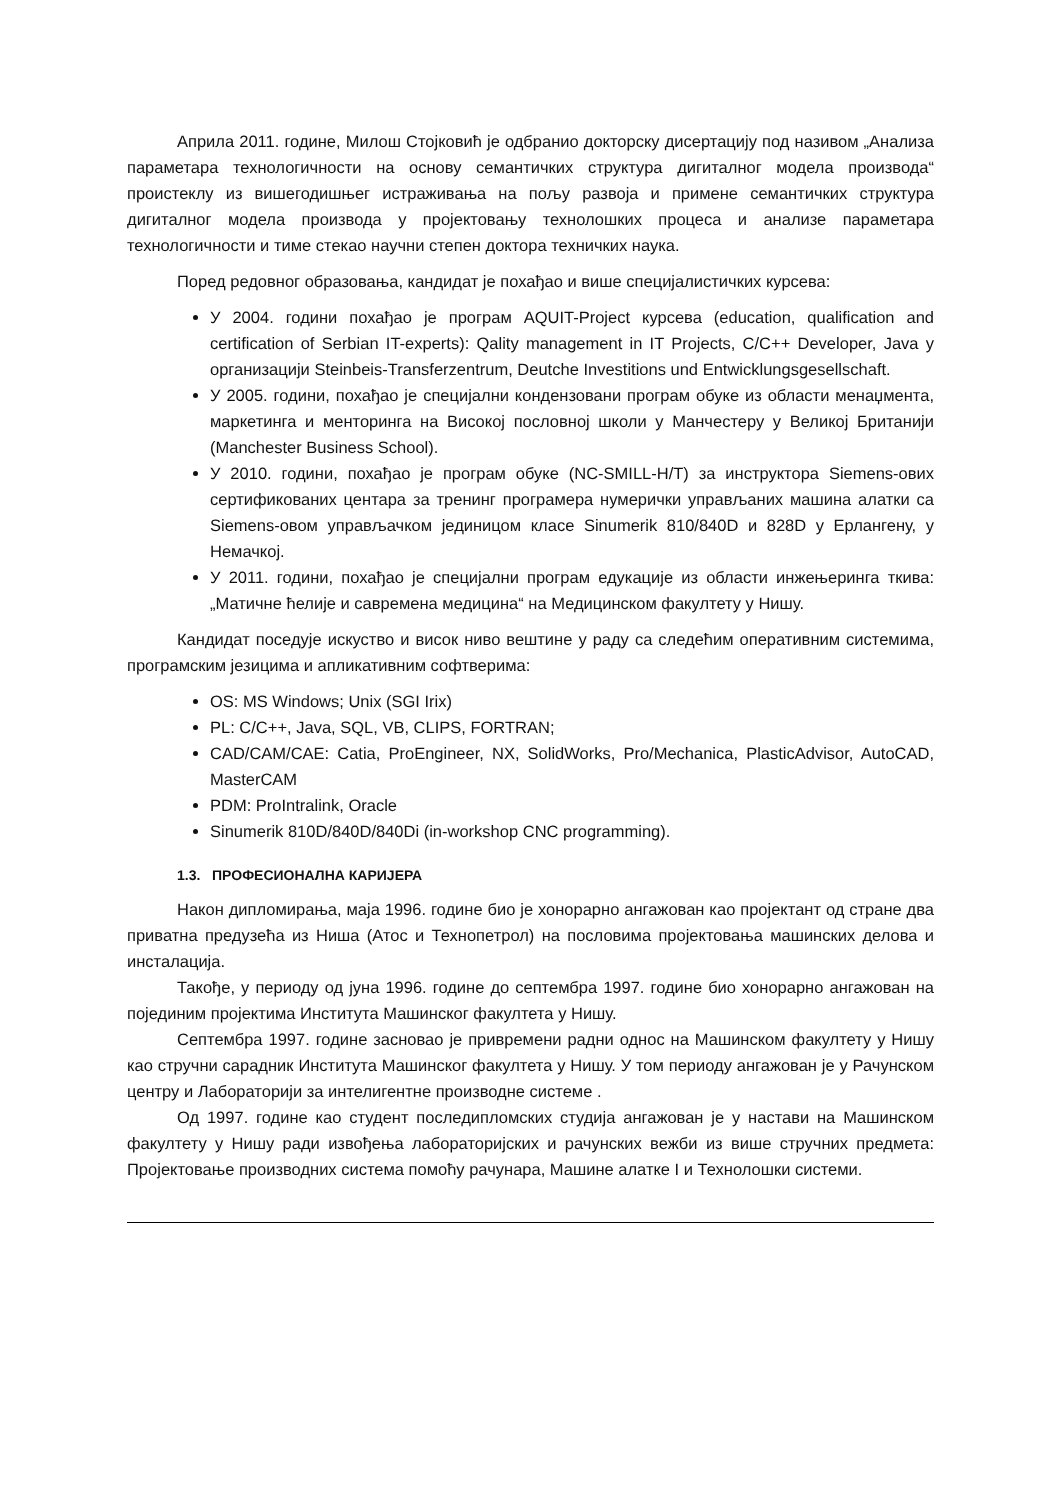Априла 2011. године, Милош Стојковић је одбранио докторску дисертацију под називом „Анализа параметара технологичности на основу семантичких структура дигиталног модела производа“ проистеклу из вишегодишњег истраживања на пољу развоја и примене семантичких структура дигиталног модела производа у пројектовању технолошких процеса и анализе параметара технологичности и тиме стекао научни степен доктора техничких наука.
Поред редовног образовања, кандидат је похађао и више специјалистичких курсева:
У 2004. години похађао је програм AQUIT-Project курсева (education, qualification and certification of Serbian IT-experts): Qality management in IT Projects, C/C++ Developer, Java у организацији Steinbeis-Transferzentrum, Deutche Investitions und Entwicklungsgesellschaft.
У 2005. години, похађао је специјални кондензовани програм обуке из области менаџмента, маркетинга и менторинга на Високој пословној школи у Манчестеру у Великој Британији (Manchester Business School).
У 2010. години, похађао је програм обуке (NC-SMILL-H/T) за инструктора Siemens-ових сертификованих центара за тренинг програмера нумерички управљаних машина алатки са Siemens-овом управљачком јединицом класе Sinumerik 810/840D и 828D у Ерлангену, у Немачкој.
У 2011. години, похађао је специјални програм едукације из области инжењеринга ткива: „Матичне ћелије и савремена медицина“ на Медицинском факултету у Нишу.
Кандидат поседује искуство и висок ниво вештине у раду са следећим оперативним системима, програмским језицима и апликативним софтверима:
OS: MS Windows; Unix (SGI Irix)
PL: C/C++, Java, SQL, VB, CLIPS, FORTRAN;
CAD/CAM/CAE: Catia, ProEngineer, NX, SolidWorks, Pro/Mechanica, PlasticAdvisor, AutoCAD, MasterCAM
PDM: ProIntralink, Oracle
Sinumerik 810D/840D/840Di (in-workshop CNC programming).
1.3. ПРОФЕСИОНАЛНА КАРИЈЕРА
Након дипломирања, маја 1996. године био је хонорарно ангажован као пројектант од стране два приватна предузећа из Ниша (Атос и Технопетрол) на пословима пројектовања машинских делова и инсталација.
Такође, у периоду од јуна 1996. године до септембра 1997. године био хонорарно ангажован на појединим пројектима Института Машинског факултета у Нишу.
Септембра 1997. године засновао је привремени радни однос на Машинском факултету у Нишу као стручни сарадник Института Машинског факултета у Нишу. У том периоду ангажован је у Рачунском центру и Лабораторији за интелигентне производне системе .
Од 1997. године као студент последипломских студија ангажован је у настави на Машинском факултету у Нишу ради извођења лабораторијских и рачунских вежби из више стручних предмета: Пројектовање производних система помоћу рачунара, Машине алатке I и Технолошки системи.